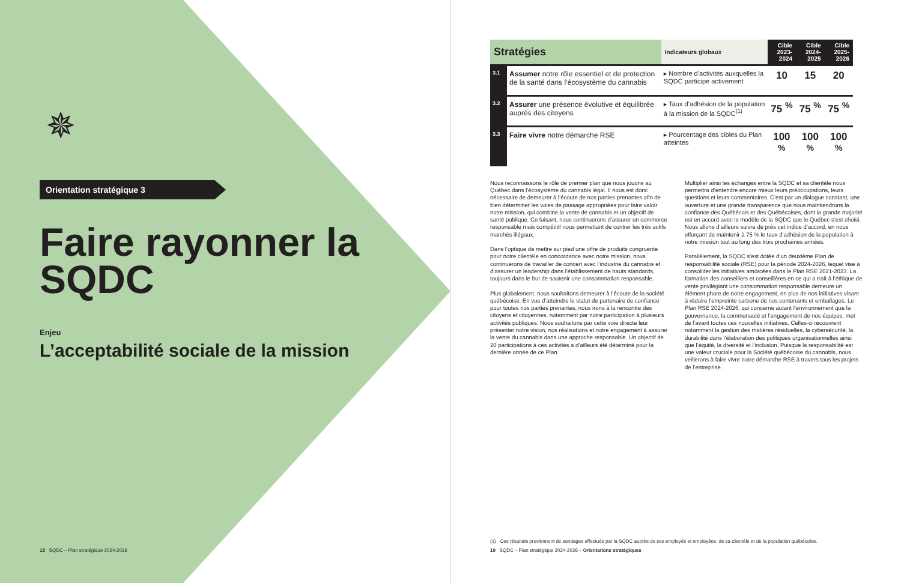✵
Orientation stratégique 3
Faire rayonner la SQDC
Enjeu
L’acceptabilité sociale de la mission
18 SQDC – Plan stratégique 2024-2026
| Stratégies | | Indicateurs globaux | Cible 2023-2024 | Cible 2024-2025 | Cible 2025-2026 |
| --- | --- | --- | --- | --- | --- |
| 3.1 | Assumer notre rôle essentiel et de protection de la santé dans l’écosystème du cannabis | ▸ Nombre d’activités auxquelles la SQDC participe activement | 10 | 15 | 20 |
| 3.2 | Assurer une présence évolutive et équilibrée auprès des citoyens | ▸ Taux d’adhésion de la population à la mission de la SQDC<sup>(1)</sup> | 75 <sup>%</sup> | 75 <sup>%</sup> | 75 <sup>%</sup> |
| 3.3 | Faire vivre notre démarche RSE | ▸ Pourcentage des cibles du Plan atteintes | 100 <sup>%</sup> | 100 <sup>%</sup> | 100 <sup>%</sup> |
Nous reconnaissons le rôle de premier plan que nous jouons au Québec dans l’écosystème du cannabis légal. Il nous est donc nécessaire de demeurer à l’écoute de nos parties prenantes afin de bien déterminer les voies de passage appropriées pour faire valoir notre mission, qui combine la vente de cannabis et un objectif de santé publique. Ce faisant, nous continuerons d’assurer un commerce responsable mais compétitif nous permettant de contrer les très actifs marchés illégaux.
Dans l’optique de mettre sur pied une offre de produits congruente pour notre clientèle en concordance avec notre mission, nous continuerons de travailler de concert avec l’industrie du cannabis et d’assurer un leadership dans l’établissement de hauts standards, toujours dans le but de soutenir une consommation responsable.
Plus globalement, nous souhaitons demeurer à l’écoute de la société québécoise. En vue d’atteindre le statut de partenaire de confiance pour toutes nos parties prenantes, nous irons à la rencontre des citoyens et citoyennes, notamment par notre participation à plusieurs activités publiques. Nous souhaitons par cette voie directe leur présenter notre vision, nos réalisations et notre engagement à assurer la vente du cannabis dans une approche responsable. Un objectif de 20 participations à ces activités a d’ailleurs été déterminé pour la dernière année de ce Plan.
Multiplier ainsi les échanges entre la SQDC et sa clientèle nous permettra d’entendre encore mieux leurs préoccupations, leurs questions et leurs commentaires. C’est par un dialogue constant, une ouverture et une grande transparence que nous maintiendrons la confiance des Québécois et des Québécoises, dont la grande majorité est en accord avec le modèle de la SQDC que le Québec s’est choisi. Nous allons d’ailleurs suivre de près cet indice d’accord, en nous efforçant de maintenir à 75 % le taux d’adhésion de la population à notre mission tout au long des trois prochaines années.
Parallèlement, la SQDC s’est dotée d’un deuxième Plan de responsabilité sociale (RSE) pour la période 2024-2026, lequel vise à consolider les initiatives amorcées dans le Plan RSE 2021-2023. La formation des conseillers et conseillères en ce qui a trait à l’éthique de vente privilégiant une consommation responsable demeure un élément phare de notre engagement, en plus de nos initiatives visant à réduire l’empreinte carbone de nos contenants et emballages. Le Plan RSE 2024-2026, qui concerne autant l’environnement que la gouvernance, la communauté et l’engagement de nos équipes, met de l’avant toutes ces nouvelles initiatives. Celles-ci recouvrent notamment la gestion des matières résiduelles, la cybersécurité, la durabilité dans l’élaboration des politiques organisationnelles ainsi que l’équité, la diversité et l’inclusion. Puisque la responsabilité est une valeur cruciale pour la Société québécoise du cannabis, nous veillerons à faire vivre notre démarche RSE à travers tous les projets de l’entreprise.
(1) Ces résultats proviennent de sondages effectués par la SQDC auprès de ses employés et employées, de sa clientèle et de la population québécoise.
19 SQDC – Plan stratégique 2024-2026 – Orientations stratégiques